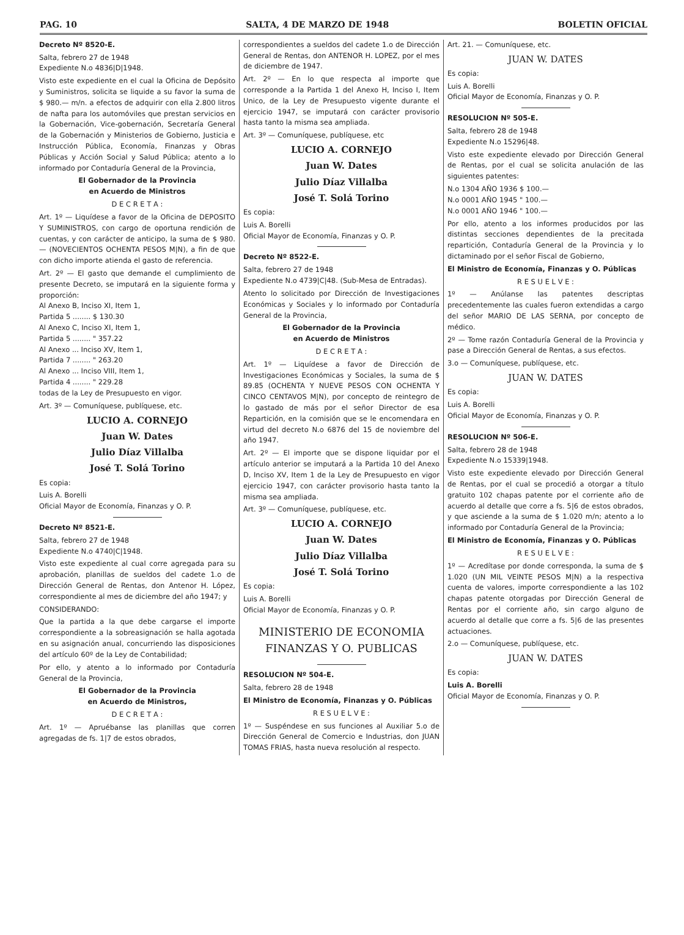PAG. 10 SALTA, 4 DE MARZO DE 1948 BOLETIN OFICIAL
Decreto Nº 8520-E.
Salta, febrero 27 de 1948
Expediente N.o 4836|D|1948.
Visto este expediente en el cual la Oficina de Depósito y Suministros, solicita se liquide a su favor la suma de $ 980.— m/n. a efectos de adquirir con ella 2.800 litros de nafta para los automóviles que prestan servicios en la Gobernación, Vice-gobernación, Secretaría General de la Gobernación y Ministerios de Gobierno, Justicia e Instrucción Pública, Economía, Finanzas y Obras Públicas y Acción Social y Salud Pública; atento a lo informado por Contaduría General de la Provincia,
El Gobernador de la Provincia
en Acuerdo de Ministros
D E C R E T A :
Art. 1º — Liquídese a favor de la Oficina de DEPOSITO Y SUMINISTROS, con cargo de oportuna rendición de cuentas, y con carácter de anticipo, la suma de $ 980.— (NOVECIENTOS OCHENTA PESOS M|N), a fin de que con dicho importe atienda el gasto de referencia.
Art. 2º — El gasto que demande el cumplimiento de presente Decreto, se imputará en la siguiente forma y proporción:
Al Anexo B, Inciso XI, Item 1,
Partida 5 ........ $ 130.30
Al Anexo C, Inciso XI, Item 1,
Partida 5 ........ " 357.22
Al Anexo ... Inciso XV, Item 1,
Partida 7 ........ " 263.20
Al Anexo ... Inciso VIII, Item 1,
Partida 4 ........ " 229.28
todas de la Ley de Presupuesto en vigor.
Art. 3º — Comuníquese, publíquese, etc.
LUCIO A. CORNEJO
Juan W. Dates
Julio Díaz Villalba
José T. Solá Torino
Es copia:
Luis A. Borelli
Oficial Mayor de Economía, Finanzas y O. P.
Decreto Nº 8521-E.
Salta, febrero 27 de 1948
Expediente N.o 4740|C|1948.
Visto este expediente al cual corre agregada para su aprobación, planillas de sueldos del cadete 1.o de Dirección General de Rentas, don Antenor H. López, correspondiente al mes de diciembre del año 1947; y
CONSIDERANDO:
Que la partida a la que debe cargarse el importe correspondiente a la sobreasignación se halla agotada en su asignación anual, concurriendo las disposiciones del artículo 60º de la Ley de Contabilidad;
Por ello, y atento a lo informado por Contaduría General de la Provincia,
El Gobernador de la Provincia
en Acuerdo de Ministros,
D E C R E T A :
Art. 1º — Apruébanse las planillas que corren agregadas de fs. 1|7 de estos obrados,
correspondientes a sueldos del cadete 1.o de Dirección General de Rentas, don ANTENOR H. LOPEZ, por el mes de diciembre de 1947.
Art. 2º — En lo que respecta al importe que corresponde a la Partida 1 del Anexo H, Inciso I, Item Unico, de la Ley de Presupuesto vigente durante el ejercicio 1947, se imputará con carácter provisorio hasta tanto la misma sea ampliada.
Art. 3º — Comuníquese, publíquese, etc
LUCIO A. CORNEJO
Juan W. Dates
Julio Díaz Villalba
José T. Solá Torino
Es copia:
Luis A. Borelli
Oficial Mayor de Economía, Finanzas y O. P.
Decreto Nº 8522-E.
Salta, febrero 27 de 1948
Expediente N.o 4739|C|48. (Sub-Mesa de Entradas).
Atento lo solicitado por Dirección de Investigaciones Económicas y Sociales y lo informado por Contaduría General de la Provincia,
El Gobernador de la Provincia
en Acuerdo de Ministros
D E C R E T A :
Art. 1º — Liquídese a favor de Dirección de Investigaciones Económicas y Sociales, la suma de $ 89.85 (OCHENTA Y NUEVE PESOS CON OCHENTA Y CINCO CENTAVOS M|N), por concepto de reintegro de lo gastado de más por el señor Director de esa Repartición, en la comisión que se le encomendara en virtud del decreto N.o 6876 del 15 de noviembre del año 1947.
Art. 2º — El importe que se dispone liquidar por el artículo anterior se imputará a la Partida 10 del Anexo D, Inciso XV, Item 1 de la Ley de Presupuesto en vigor ejercicio 1947, con carácter provisorio hasta tanto la misma sea ampliada.
Art. 3º — Comuníquese, publíquese, etc.
LUCIO A. CORNEJO
Juan W. Dates
Julio Díaz Villalba
José T. Solá Torino
Es copia:
Luis A. Borelli
Oficial Mayor de Economía, Finanzas y O. P.
MINISTERIO DE ECONOMIA
FINANZAS Y O. PUBLICAS
RESOLUCION Nº 504-E.
Salta, febrero 28 de 1948
El Ministro de Economía, Finanzas y O. Públicas
R E S U E L V E :
1º — Suspéndese en sus funciones al Auxiliar 5.o de Dirección General de Comercio e Industrias, don JUAN TOMAS FRIAS, hasta nueva resolución al respecto.
Art. 21. — Comuníquese, etc.
JUAN W. DATES
Es copia:
Luis A. Borelli
Oficial Mayor de Economía, Finanzas y O. P.
RESOLUCION Nº 505-E.
Salta, febrero 28 de 1948
Expediente N.o 15296|48.
Visto este expediente elevado por Dirección General de Rentas, por el cual se solicita anulación de las siguientes patentes:
N.o 1304 AÑO 1936 $ 100.—
N.o 0001 AÑO 1945 " 100.—
N.o 0001 AÑO 1946 " 100.—
Por ello, atento a los informes producidos por las distintas secciones dependientes de la precitada repartición, Contaduría General de la Provincia y lo dictaminado por el señor Fiscal de Gobierno,
El Ministro de Economía, Finanzas y O. Públicas
R E S U E L V E :
1º — Anúlanse las patentes descriptas precedentemente las cuales fueron extendidas a cargo del señor MARIO DE LAS SERNA, por concepto de médico.
2º — Tome razón Contaduría General de la Provincia y pase a Dirección General de Rentas, a sus efectos.
3.o — Comuníquese, publíquese, etc.
JUAN W. DATES
Es copia:
Luis A. Borelli
Oficial Mayor de Economía, Finanzas y O. P.
RESOLUCION Nº 506-E.
Salta, febrero 28 de 1948
Expediente N.o 15339|1948.
Visto este expediente elevado por Dirección General de Rentas, por el cual se procedió a otorgar a título gratuito 102 chapas patente por el corriente año de acuerdo al detalle que corre a fs. 5|6 de estos obrados, y que asciende a la suma de $ 1.020 m/n; atento a lo informado por Contaduría General de la Provincia;
El Ministro de Economía, Finanzas y O. Públicas
R E S U E L V E :
1º — Acredítase por donde corresponda, la suma de $ 1.020 (UN MIL VEINTE PESOS M|N) a la respectiva cuenta de valores, importe correspondiente a las 102 chapas patente otorgadas por Dirección General de Rentas por el corriente año, sin cargo alguno de acuerdo al detalle que corre a fs. 5|6 de las presentes actuaciones.
2.o — Comuníquese, publíquese, etc.
JUAN W. DATES
Es copia:
Luis A. Borelli
Oficial Mayor de Economía, Finanzas y O. P.